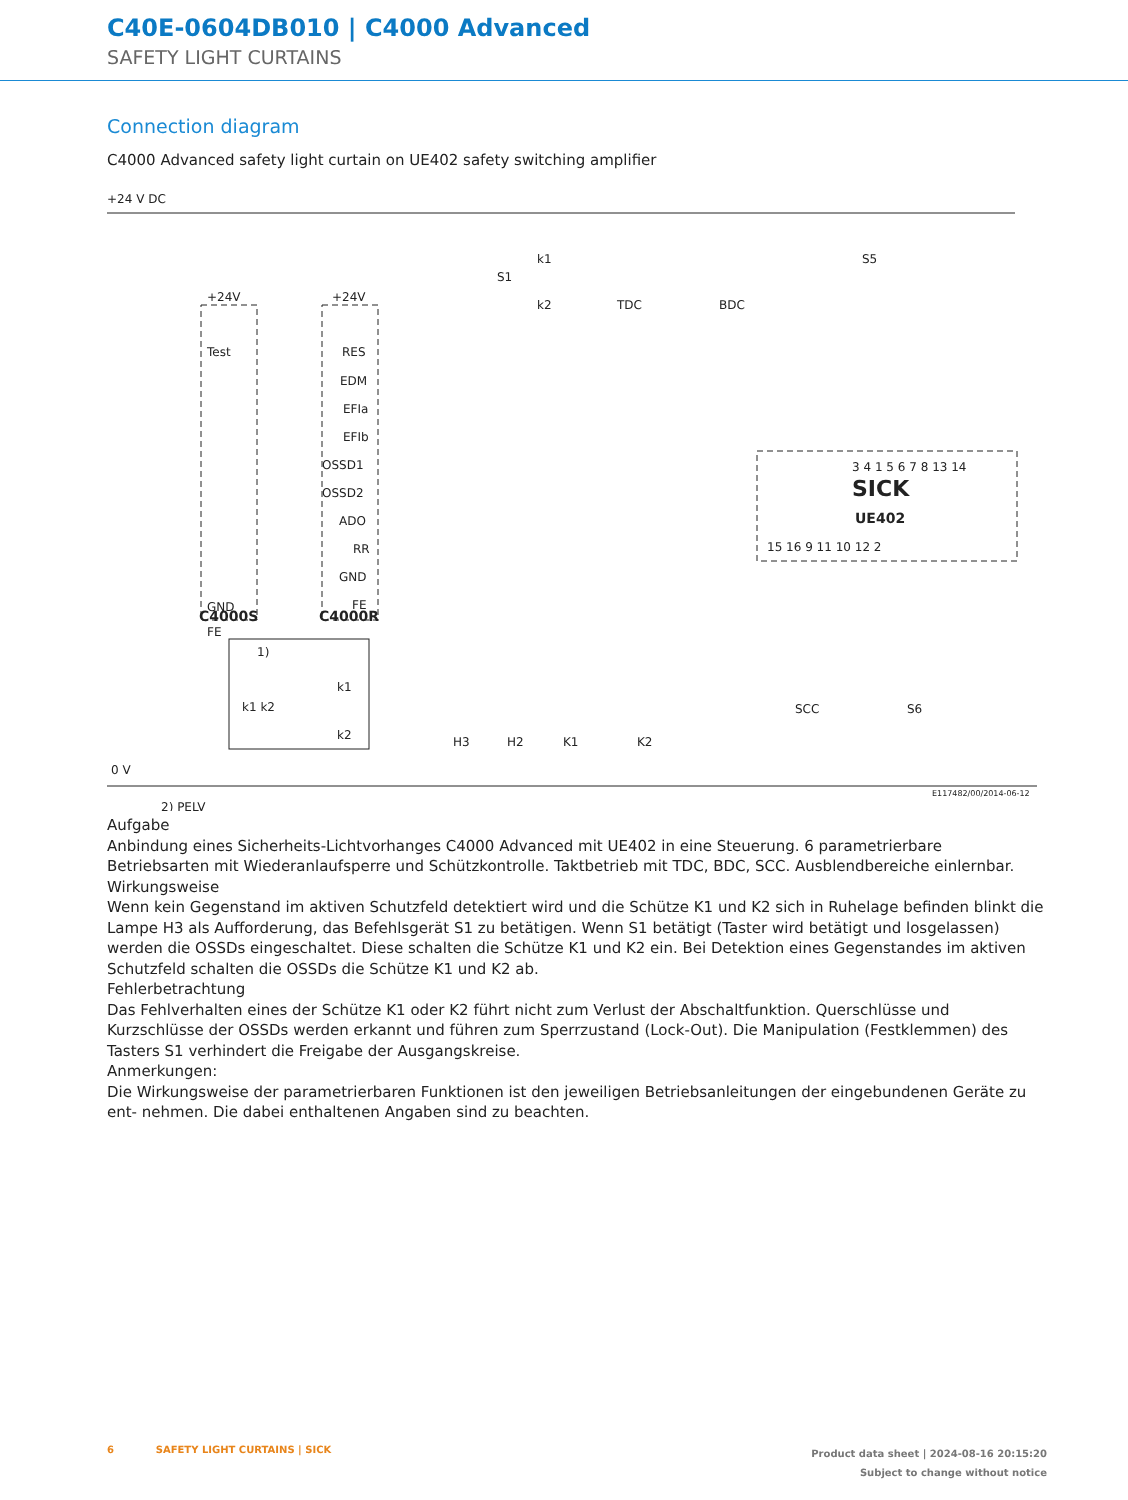C40E-0604DB010 | C4000 Advanced
SAFETY LIGHT CURTAINS
Connection diagram
C4000 Advanced safety light curtain on UE402 safety switching amplifier
+24 V DC
0 V
2) PELV
+24V
Test
GND
FE
+24V
RES
EDM
EFIa
EFIb
OSSD1
OSSD2
ADO
RR
GND
FE
C4000S
C4000R
S1
k1
k2
TDC
BDC
S5
3 4 1 5 6 7 8 13 14
SICK
UE402
15 16 9 11 10 12 2
SCC
S6
H3
H2
K1
K2
1)
k1 k2
k1
k2
E117482/00/2014-06-12
Aufgabe
Anbindung eines Sicherheits-Lichtvorhanges C4000 Advanced mit UE402 in eine Steuerung. 6 parametrierbare Betriebsarten mit Wiederanlaufsperre und Schützkontrolle. Taktbetrieb mit TDC, BDC, SCC. Ausblendbereiche einlernbar.
Wirkungsweise
Wenn kein Gegenstand im aktiven Schutzfeld detektiert wird und die Schütze K1 und K2 sich in Ruhelage befinden blinkt die Lampe H3 als Aufforderung, das Befehlsgerät S1 zu betätigen. Wenn S1 betätigt (Taster wird betätigt und losgelassen) werden die OSSDs eingeschaltet. Diese schalten die Schütze K1 und K2 ein. Bei Detektion eines Gegenstandes im aktiven Schutzfeld schalten die OSSDs die Schütze K1 und K2 ab.
Fehlerbetrachtung
Das Fehlverhalten eines der Schütze K1 oder K2 führt nicht zum Verlust der Abschaltfunktion. Querschlüsse und Kurzschlüsse der OSSDs werden erkannt und führen zum Sperrzustand (Lock-Out). Die Manipulation (Festklemmen) des Tasters S1 verhindert die Freigabe der Ausgangskreise.
Anmerkungen:
Die Wirkungsweise der parametrierbaren Funktionen ist den jeweiligen Betriebsanleitungen der eingebundenen Geräte zu ent- nehmen. Die dabei enthaltenen Angaben sind zu beachten.
6 SAFETY LIGHT CURTAINS | SICK
Product data sheet | 2024-08-16 20:15:20
Subject to change without notice